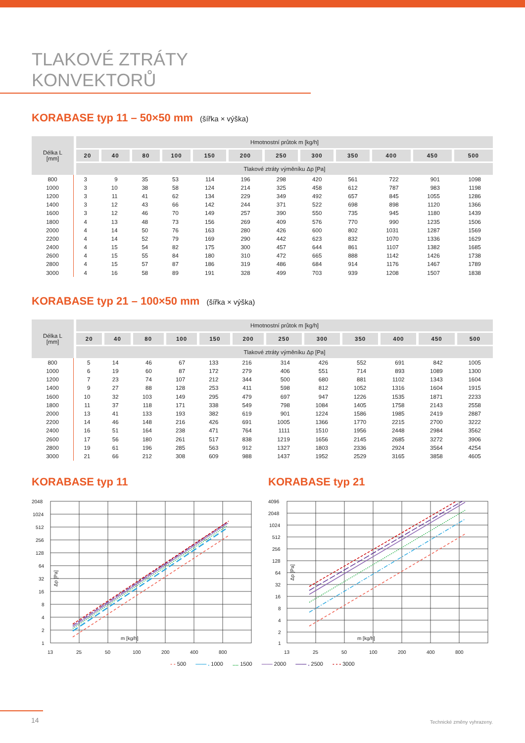TLAKOVÉ ZTRÁTY KONVEKTORŮ
KORABASE typ 11 – 50×50 mm (šířka × výška)
| Délka L [mm] | Hmotnostní průtok m [kg/h] | | | | | | | | | | | |
| --- | --- | --- | --- | --- | --- | --- | --- | --- | --- | --- | --- | --- |
| | 20 | 40 | 80 | 100 | 150 | 200 | 250 | 300 | 350 | 400 | 450 | 500 |
| | Tlakové ztráty výměníku Δp [Pa] | | | | | | | | | | | |
| 800 | 3 | 9 | 35 | 53 | 114 | 196 | 298 | 420 | 561 | 722 | 901 | 1098 |
| 1000 | 3 | 10 | 38 | 58 | 124 | 214 | 325 | 458 | 612 | 787 | 983 | 1198 |
| 1200 | 3 | 11 | 41 | 62 | 134 | 229 | 349 | 492 | 657 | 845 | 1055 | 1286 |
| 1400 | 3 | 12 | 43 | 66 | 142 | 244 | 371 | 522 | 698 | 898 | 1120 | 1366 |
| 1600 | 3 | 12 | 46 | 70 | 149 | 257 | 390 | 550 | 735 | 945 | 1180 | 1439 |
| 1800 | 4 | 13 | 48 | 73 | 156 | 269 | 409 | 576 | 770 | 990 | 1235 | 1506 |
| 2000 | 4 | 14 | 50 | 76 | 163 | 280 | 426 | 600 | 802 | 1031 | 1287 | 1569 |
| 2200 | 4 | 14 | 52 | 79 | 169 | 290 | 442 | 623 | 832 | 1070 | 1336 | 1629 |
| 2400 | 4 | 15 | 54 | 82 | 175 | 300 | 457 | 644 | 861 | 1107 | 1382 | 1685 |
| 2600 | 4 | 15 | 55 | 84 | 180 | 310 | 472 | 665 | 888 | 1142 | 1426 | 1738 |
| 2800 | 4 | 15 | 57 | 87 | 186 | 319 | 486 | 684 | 914 | 1176 | 1467 | 1789 |
| 3000 | 4 | 16 | 58 | 89 | 191 | 328 | 499 | 703 | 939 | 1208 | 1507 | 1838 |
KORABASE typ 21 – 100×50 mm (šířka × výška)
| Délka L [mm] | Hmotnostní průtok m [kg/h] | | | | | | | | | | | |
| --- | --- | --- | --- | --- | --- | --- | --- | --- | --- | --- | --- | --- |
| | 20 | 40 | 80 | 100 | 150 | 200 | 250 | 300 | 350 | 400 | 450 | 500 |
| | Tlakové ztráty výměníku Δp [Pa] | | | | | | | | | | | |
| 800 | 5 | 14 | 46 | 67 | 133 | 216 | 314 | 426 | 552 | 691 | 842 | 1005 |
| 1000 | 6 | 19 | 60 | 87 | 172 | 279 | 406 | 551 | 714 | 893 | 1089 | 1300 |
| 1200 | 7 | 23 | 74 | 107 | 212 | 344 | 500 | 680 | 881 | 1102 | 1343 | 1604 |
| 1400 | 9 | 27 | 88 | 128 | 253 | 411 | 598 | 812 | 1052 | 1316 | 1604 | 1915 |
| 1600 | 10 | 32 | 103 | 149 | 295 | 479 | 697 | 947 | 1226 | 1535 | 1871 | 2233 |
| 1800 | 11 | 37 | 118 | 171 | 338 | 549 | 798 | 1084 | 1405 | 1758 | 2143 | 2558 |
| 2000 | 13 | 41 | 133 | 193 | 382 | 619 | 901 | 1224 | 1586 | 1985 | 2419 | 2887 |
| 2200 | 14 | 46 | 148 | 216 | 426 | 691 | 1005 | 1366 | 1770 | 2215 | 2700 | 3222 |
| 2400 | 16 | 51 | 164 | 238 | 471 | 764 | 1111 | 1510 | 1956 | 2448 | 2984 | 3562 |
| 2600 | 17 | 56 | 180 | 261 | 517 | 838 | 1219 | 1656 | 2145 | 2685 | 3272 | 3906 |
| 2800 | 19 | 61 | 196 | 285 | 563 | 912 | 1327 | 1803 | 2336 | 2924 | 3564 | 4254 |
| 3000 | 21 | 66 | 212 | 308 | 609 | 988 | 1437 | 1952 | 2529 | 3165 | 3858 | 4605 |
KORABASE typ 11
2048
1024
512
256
128
64
32
16
8
4
2
1
13
25
50
100
200
400
800
m [kg/h]
Δp [Pa]
KORABASE typ 21
4096
2048
1024
512
256
128
64
32
16
8
4
2
1
13
25
50
100
200
400
800
m [kg/h]
Δp [Pa]
- - 500 —— . 1000 .... 1500 —— 2000 —— . 2500 - - - 3000
14 Technické změny vyhrazeny.